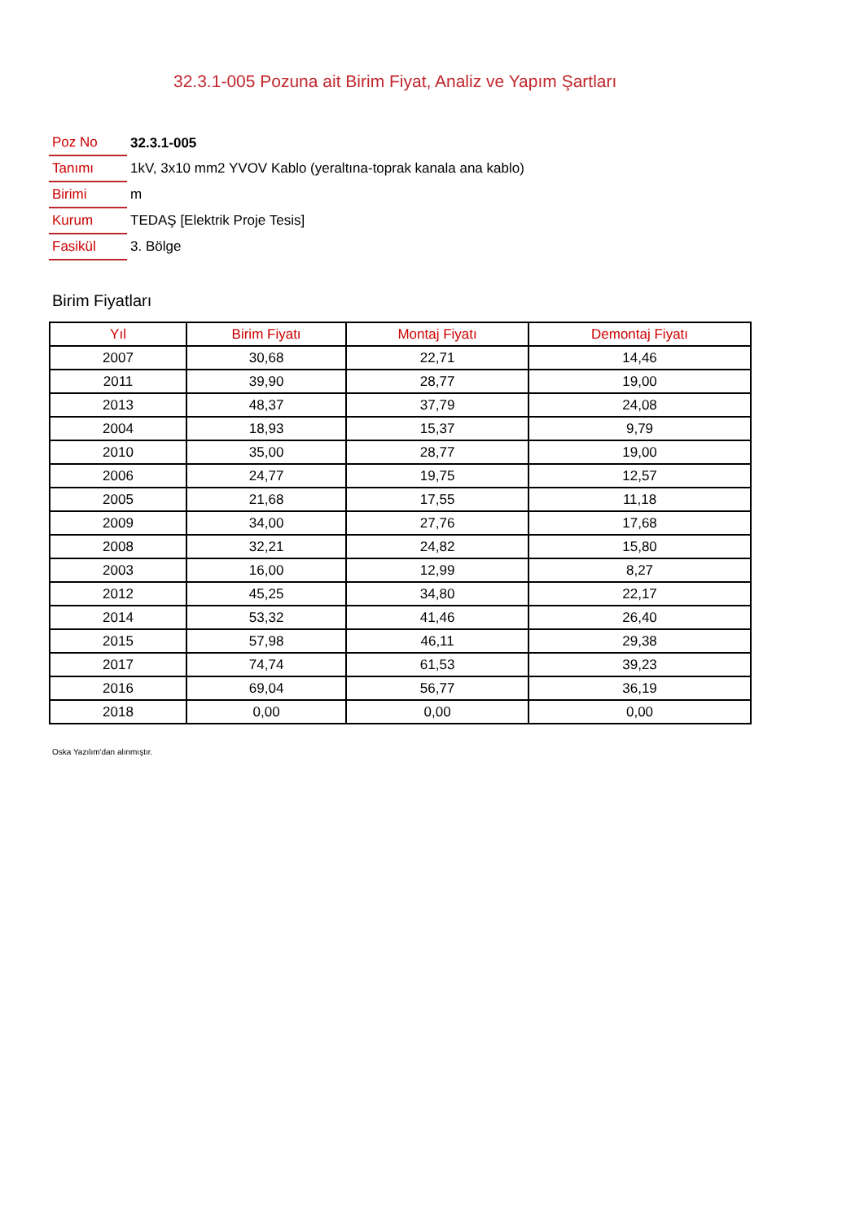32.3.1-005 Pozuna ait Birim Fiyat, Analiz ve Yapım Şartları
| Poz No | 32.3.1-005 |
| Tanımı | 1kV, 3x10 mm2 YVOV Kablo (yeraltına-toprak kanala ana kablo) |
| Birimi | m |
| Kurum | TEDAŞ [Elektrik Proje Tesis] |
| Fasikül | 3. Bölge |
Birim Fiyatları
| Yıl | Birim Fiyatı | Montaj Fiyatı | Demontaj Fiyatı |
| --- | --- | --- | --- |
| 2007 | 30,68 | 22,71 | 14,46 |
| 2011 | 39,90 | 28,77 | 19,00 |
| 2013 | 48,37 | 37,79 | 24,08 |
| 2004 | 18,93 | 15,37 | 9,79 |
| 2010 | 35,00 | 28,77 | 19,00 |
| 2006 | 24,77 | 19,75 | 12,57 |
| 2005 | 21,68 | 17,55 | 11,18 |
| 2009 | 34,00 | 27,76 | 17,68 |
| 2008 | 32,21 | 24,82 | 15,80 |
| 2003 | 16,00 | 12,99 | 8,27 |
| 2012 | 45,25 | 34,80 | 22,17 |
| 2014 | 53,32 | 41,46 | 26,40 |
| 2015 | 57,98 | 46,11 | 29,38 |
| 2017 | 74,74 | 61,53 | 39,23 |
| 2016 | 69,04 | 56,77 | 36,19 |
| 2018 | 0,00 | 0,00 | 0,00 |
Oska Yazılım'dan alınmıştır.